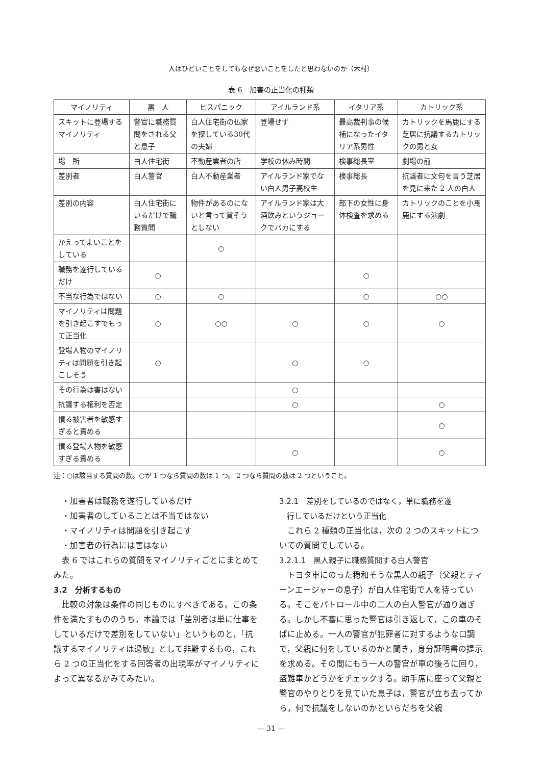人はひどいことをしてもなぜ悪いことをしたと思わないのか（木村）
表 6　加害の正当化の種類
| マイノリティ | 黒 人 | ヒスパニック | アイルランド系 | イタリア系 | カトリック系 |
| --- | --- | --- | --- | --- | --- |
| スキットに登場する マイノリティ | 警官に職務質問をされる父と息子 | 白人住宅街の仏家を探している30代の夫婦 | 登場せず | 最高裁判事の候補になったイタリア系男性 | カトリックを馬鹿にする芝居に抗議するカトリックの男と女 |
| 場 所 | 白人住宅街 | 不動産業者の店 | 学校の休み時間 | 検事総長室 | 劇場の前 |
| 差別者 | 白人警官 | 白人不動産業者 | アイルランド家でない白人男子高校生 | 検事総長 | 抗議者に文句を言う芝居を見に来た 2 人の白人 |
| 差別の内容 | 白人住宅街にいるだけで職務質問 | 物件があるのにないと言って貸そうとしない | アイルランド家は大酒飲みというジョークでバカにする | 部下の女性に身体検査を求める | カトリックのことを小馬鹿にする演劇 |
| かえってよいことをしている | | ○ | | | |
| 職務を遂行しているだけ | ○ | | | ○ | |
| 不当な行為ではない | ○ | ○ | | ○ | ○○ |
| マイノリティは問題を引き起こすでもって正当化 | ○ | ○○ | ○ | ○ | ○ |
| 登場人物のマイノリティは問題を引き起こしそう | ○ | | ○ | ○ | |
| その行為は害はない | | | ○ | | |
| 抗議する権利を否定 | | | ○ | | ○ |
| 憤る被害者を敏感すぎると責める | | | | | ○ |
| 憤る登場人物を敏感すぎる責める | | | ○ | | ○ |
注：○は該当する質問の数。○が 1 つなら質問の数は 1 つ。 2 つなら質問の数は 2 つということ。
・加害者は職務を遂行しているだけ
・加害者のしていることは不当ではない
・マイノリティは問題を引き起こす
・加害者の行為には害はない
表 6 ではこれらの質問をマイノリティごとにまとめてみた。
3.2　分析するもの
比較の対象は条件の同じものにすべきである。この条件を満たすもののうち，本論では「差別者は単に仕事をしているだけで差別をしていない」というものと，「抗議するマイノリティは過敏」として非難するもの，これら 2 つの正当化をする回答者の出現率がマイノリティによって異なるかみてみたい。
3.2.1　差別をしているのではなく，単に職務を遂
　行しているだけという正当化
これら 2 種類の正当化は，次の 2 つのスキットについての質問でしている。
3.2.1.1　黒人親子に職務質問する白人警官
トヨタ車にのった穏和そうな黒人の親子（父親とティーンエージャーの息子）が白人住宅街で人を待っている。そこをパトロール中の二人の白人警官が通り過ぎる。しかし不審に思った警官は引き返して，この車のそばに止める。一人の警官が犯罪者に対するような口調で，父親に何をしているのかと聞き，身分証明書の提示を求める。その間にもう一人の警官が車の後ろに回り，盗難車かどうかをチェックする。助手席に座って父親と警官のやりとりを見ていた息子は，警官が立ち去ってから，何で抗議をしないのかといらだちを父親
— 31 —